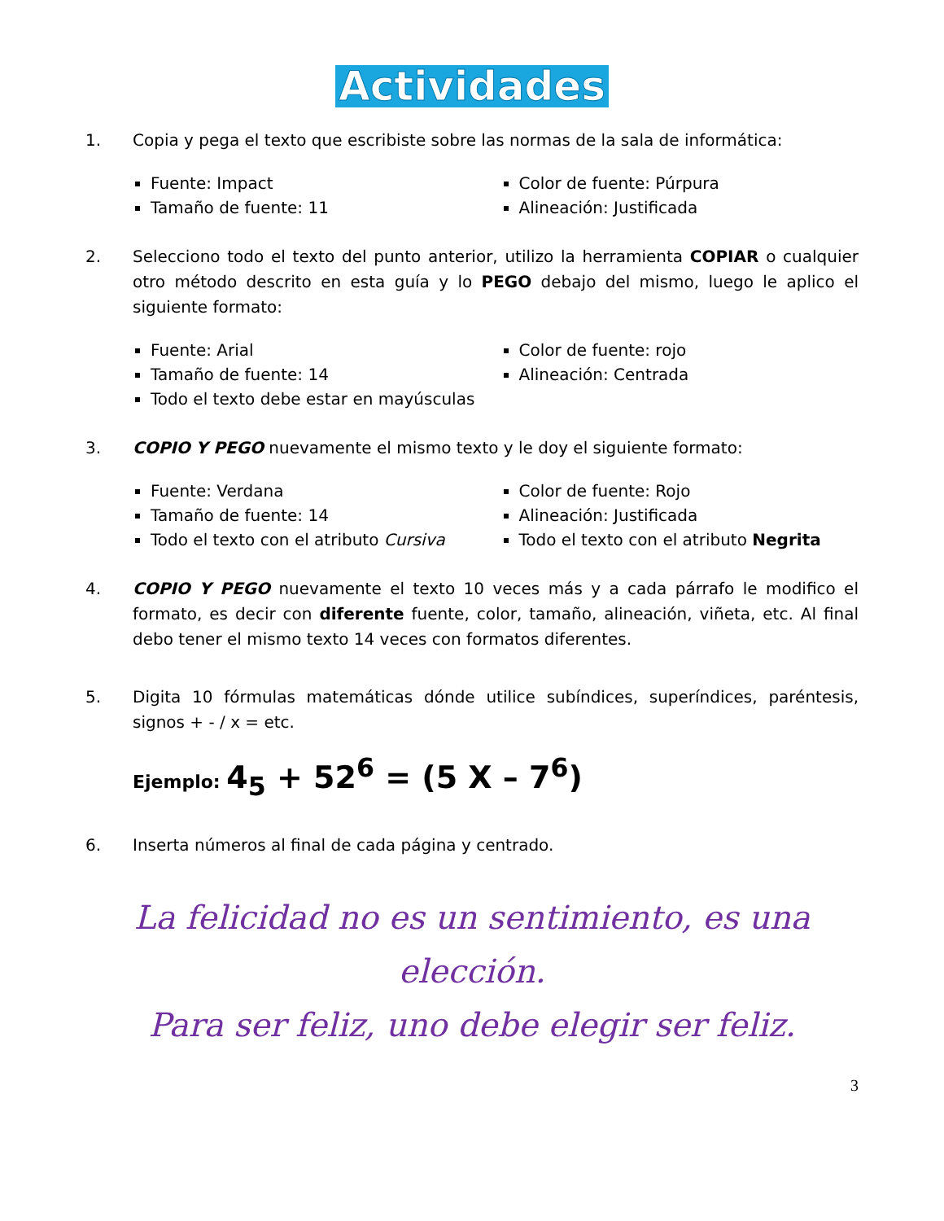Actividades
1. Copia y pega el texto que escribiste sobre las normas de la sala de informática:
Fuente: Impact
Tamaño de fuente: 11
Color de fuente: Púrpura
Alineación: Justificada
2. Selecciono todo el texto del punto anterior, utilizo la herramienta COPIAR o cualquier otro método descrito en esta guía y lo PEGO debajo del mismo, luego le aplico el siguiente formato:
Fuente: Arial
Tamaño de fuente: 14
Todo el texto debe estar en mayúsculas
Color de fuente: rojo
Alineación: Centrada
3. COPIO Y PEGO nuevamente el mismo texto y le doy el siguiente formato:
Fuente: Verdana
Tamaño de fuente: 14
Todo el texto con el atributo Cursiva
Color de fuente: Rojo
Alineación: Justificada
Todo el texto con el atributo Negrita
4. COPIO Y PEGO nuevamente el texto 10 veces más y a cada párrafo le modifico el formato, es decir con diferente fuente, color, tamaño, alineación, viñeta, etc. Al final debo tener el mismo texto 14 veces con formatos diferentes.
5. Digita 10 fórmulas matemáticas dónde utilice subíndices, superíndices, paréntesis, signos + - / x = etc.
Ejemplo: 4<sub>5</sub> + 52<sup>6</sup> = (5 X – 7<sup>6</sup>)
6. Inserta números al final de cada página y centrado.
La felicidad no es un sentimiento, es una elección.
Para ser feliz, uno debe elegir ser feliz.
3